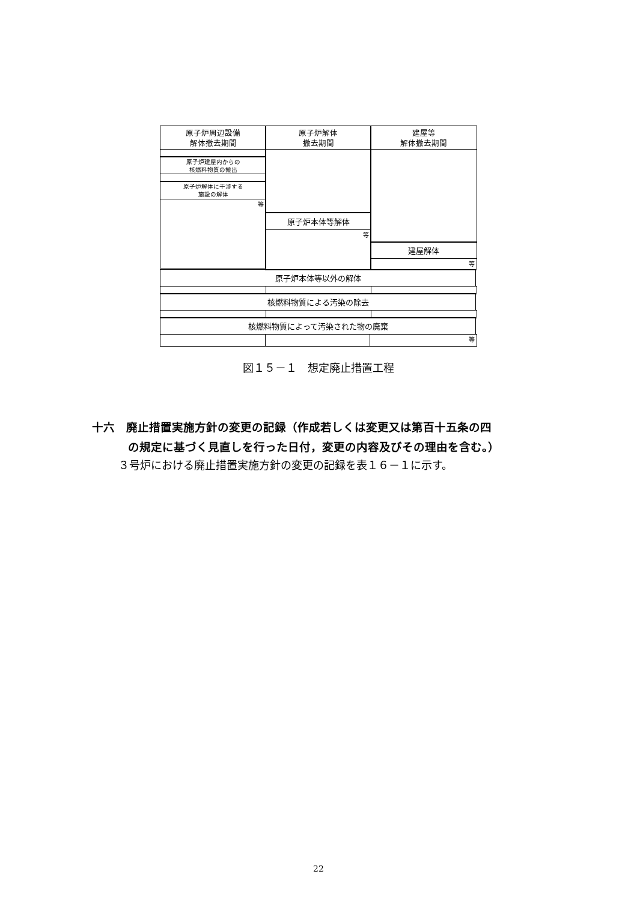原子炉周辺設備
解体撤去期間
原子炉建屋内からの
核燃料物質の搬出
原子炉解体に干渉する
施設の解体
等
原子炉解体
撤去期間
原子炉本体等解体
等
建屋等
解体撤去期間
建屋解体
等
原子炉本体等以外の解体
核燃料物質による汚染の除去
核燃料物質によって汚染された物の廃棄
等
図１５－１　想定廃止措置工程
十六　廃止措置実施方針の変更の記録（作成若しくは変更又は第百十五条の四
の規定に基づく見直しを行った日付，変更の内容及びその理由を含む。）
３号炉における廃止措置実施方針の変更の記録を表１６－１に示す。
22